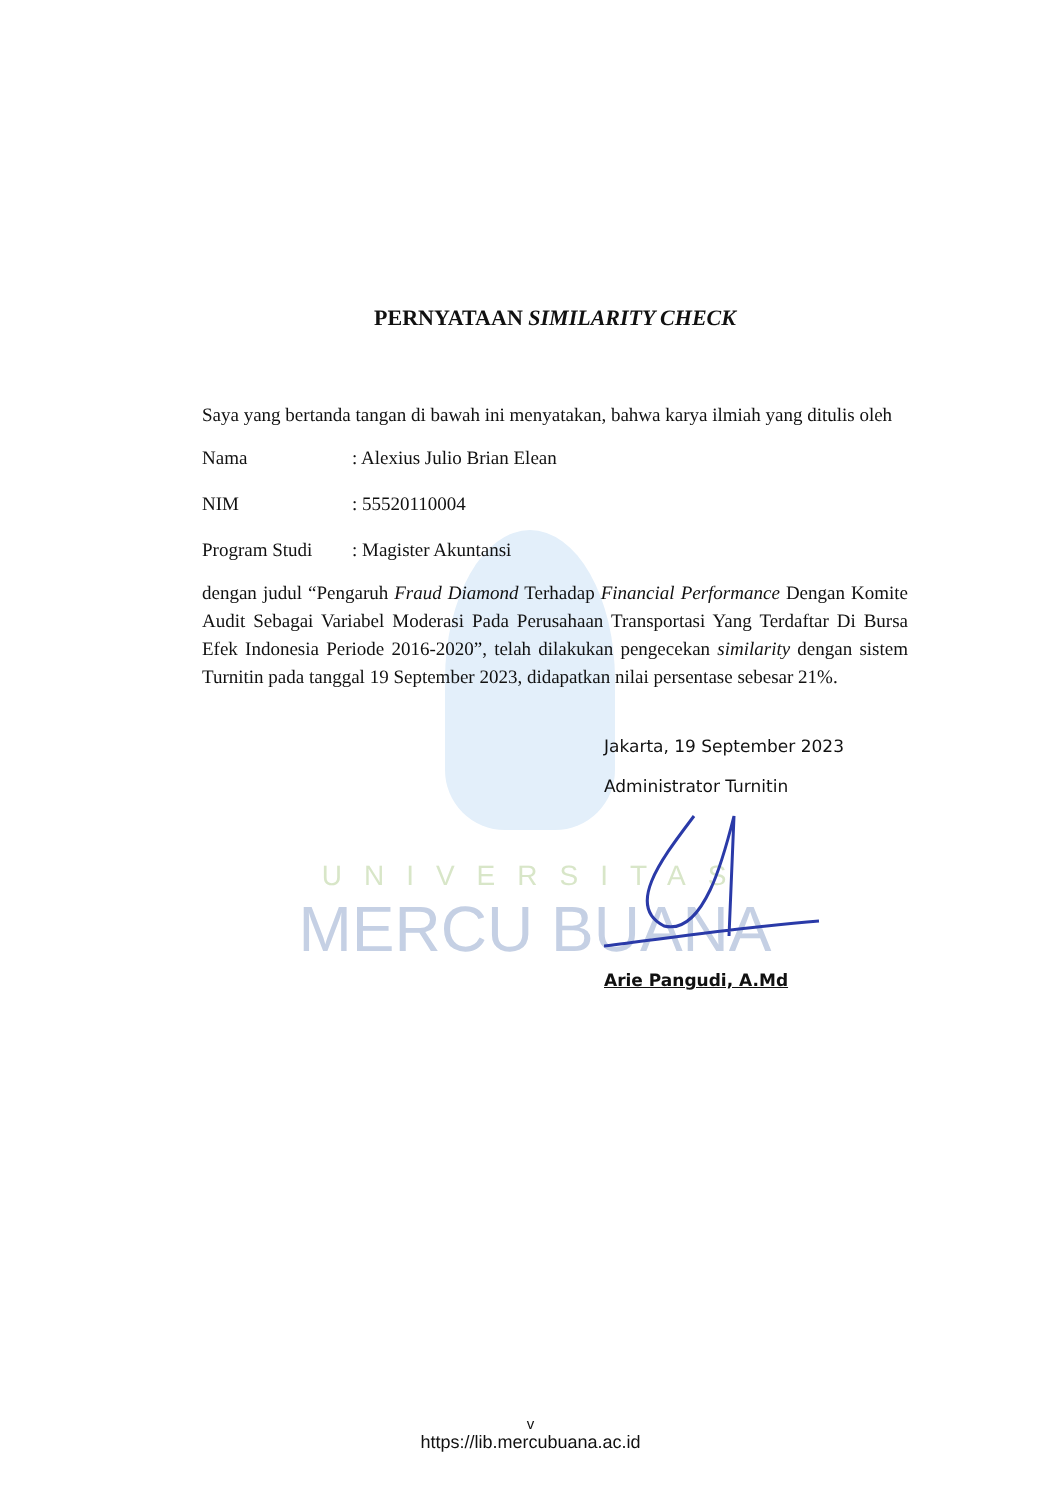UNIVERSITAS
MERCU BUANA
PERNYATAAN SIMILARITY CHECK
Saya yang bertanda tangan di bawah ini menyatakan, bahwa karya ilmiah yang ditulis oleh
Nama: Alexius Julio Brian Elean
NIM: 55520110004
Program Studi: Magister Akuntansi
dengan judul “Pengaruh Fraud Diamond Terhadap Financial Performance Dengan Komite Audit Sebagai Variabel Moderasi Pada Perusahaan Transportasi Yang Terdaftar Di Bursa Efek Indonesia Periode 2016-2020”, telah dilakukan pengecekan similarity dengan sistem Turnitin pada tanggal 19 September 2023, didapatkan nilai persentase sebesar 21%.
Jakarta, 19 September 2023
Administrator Turnitin
Arie Pangudi, A.Md
v
https://lib.mercubuana.ac.id